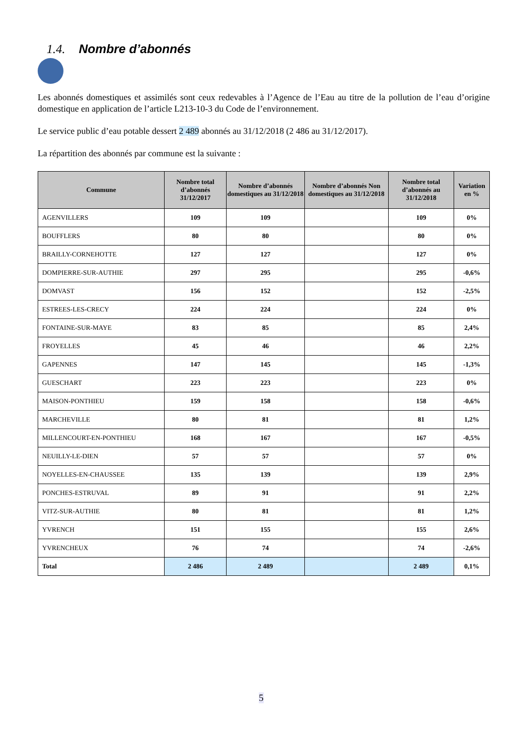1.4. Nombre d’abonnés
Les abonnés domestiques et assimilés sont ceux redevables à l’Agence de l’Eau au titre de la pollution de l’eau d’origine domestique en application de l’article L213-10-3 du Code de l’environnement.
Le service public d’eau potable dessert 2 489 abonnés au 31/12/2018 (2 486 au 31/12/2017).
La répartition des abonnés par commune est la suivante :
| Commune | Nombre total d’abonnés 31/12/2017 | Nombre d’abonnés domestiques au 31/12/2018 | Nombre d’abonnés Non domestiques au 31/12/2018 | Nombre total d’abonnés au 31/12/2018 | Variation en % |
| --- | --- | --- | --- | --- | --- |
| AGENVILLERS | 109 | 109 | | 109 | 0% |
| BOUFFLERS | 80 | 80 | | 80 | 0% |
| BRAILLY-CORNEHOTTE | 127 | 127 | | 127 | 0% |
| DOMPIERRE-SUR-AUTHIE | 297 | 295 | | 295 | -0,6% |
| DOMVAST | 156 | 152 | | 152 | -2,5% |
| ESTREES-LES-CRECY | 224 | 224 | | 224 | 0% |
| FONTAINE-SUR-MAYE | 83 | 85 | | 85 | 2,4% |
| FROYELLES | 45 | 46 | | 46 | 2,2% |
| GAPENNES | 147 | 145 | | 145 | -1,3% |
| GUESCHART | 223 | 223 | | 223 | 0% |
| MAISON-PONTHIEU | 159 | 158 | | 158 | -0,6% |
| MARCHEVILLE | 80 | 81 | | 81 | 1,2% |
| MILLENCOURT-EN-PONTHIEU | 168 | 167 | | 167 | -0,5% |
| NEUILLY-LE-DIEN | 57 | 57 | | 57 | 0% |
| NOYELLES-EN-CHAUSSEE | 135 | 139 | | 139 | 2,9% |
| PONCHES-ESTRUVAL | 89 | 91 | | 91 | 2,2% |
| VITZ-SUR-AUTHIE | 80 | 81 | | 81 | 1,2% |
| YVRENCH | 151 | 155 | | 155 | 2,6% |
| YVRENCHEUX | 76 | 74 | | 74 | -2,6% |
| Total | 2 486 | 2 489 | | 2 489 | 0,1% |
5